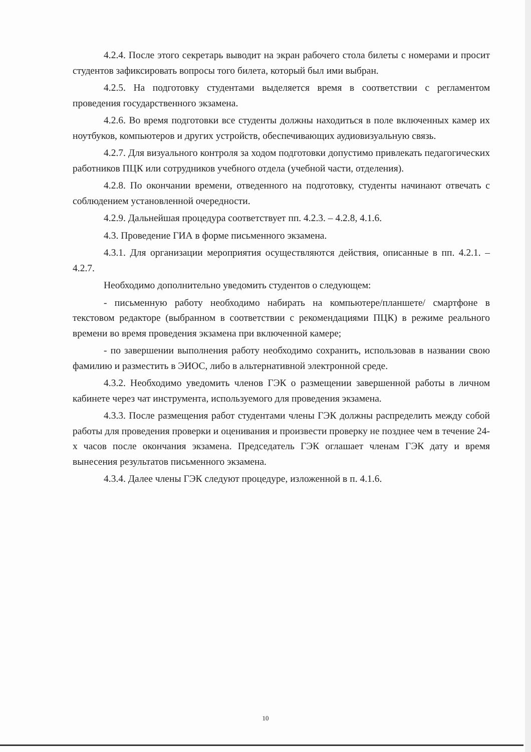4.2.4. После этого секретарь выводит на экран рабочего стола билеты с номерами и просит студентов зафиксировать вопросы того билета, который был ими выбран.
4.2.5. На подготовку студентами выделяется время в соответствии с регламентом проведения государственного экзамена.
4.2.6. Во время подготовки все студенты должны находиться в поле включенных камер их ноутбуков, компьютеров и других устройств, обеспечивающих аудиовизуальную связь.
4.2.7. Для визуального контроля за ходом подготовки допустимо привлекать педагогических работников ПЦК или сотрудников учебного отдела (учебной части, отделения).
4.2.8. По окончании времени, отведенного на подготовку, студенты начинают отвечать с соблюдением установленной очередности.
4.2.9. Дальнейшая процедура соответствует пп. 4.2.3. – 4.2.8, 4.1.6.
4.3. Проведение ГИА в форме письменного экзамена.
4.3.1. Для организации мероприятия осуществляются действия, описанные в пп. 4.2.1. – 4.2.7.
Необходимо дополнительно уведомить студентов о следующем:
- письменную работу необходимо набирать на компьютере/планшете/ смартфоне в текстовом редакторе (выбранном в соответствии с рекомендациями ПЦК) в режиме реального времени во время проведения экзамена при включенной камере;
- по завершении выполнения работу необходимо сохранить, использовав в названии свою фамилию и разместить в ЭИОС, либо в альтернативной электронной среде.
4.3.2. Необходимо уведомить членов ГЭК о размещении завершенной работы в личном кабинете через чат инструмента, используемого для проведения экзамена.
4.3.3. После размещения работ студентами члены ГЭК должны распределить между собой работы для проведения проверки и оценивания и произвести проверку не позднее чем в течение 24-х часов после окончания экзамена. Председатель ГЭК оглашает членам ГЭК дату и время вынесения результатов письменного экзамена.
4.3.4. Далее члены ГЭК следуют процедуре, изложенной в п. 4.1.6.
10